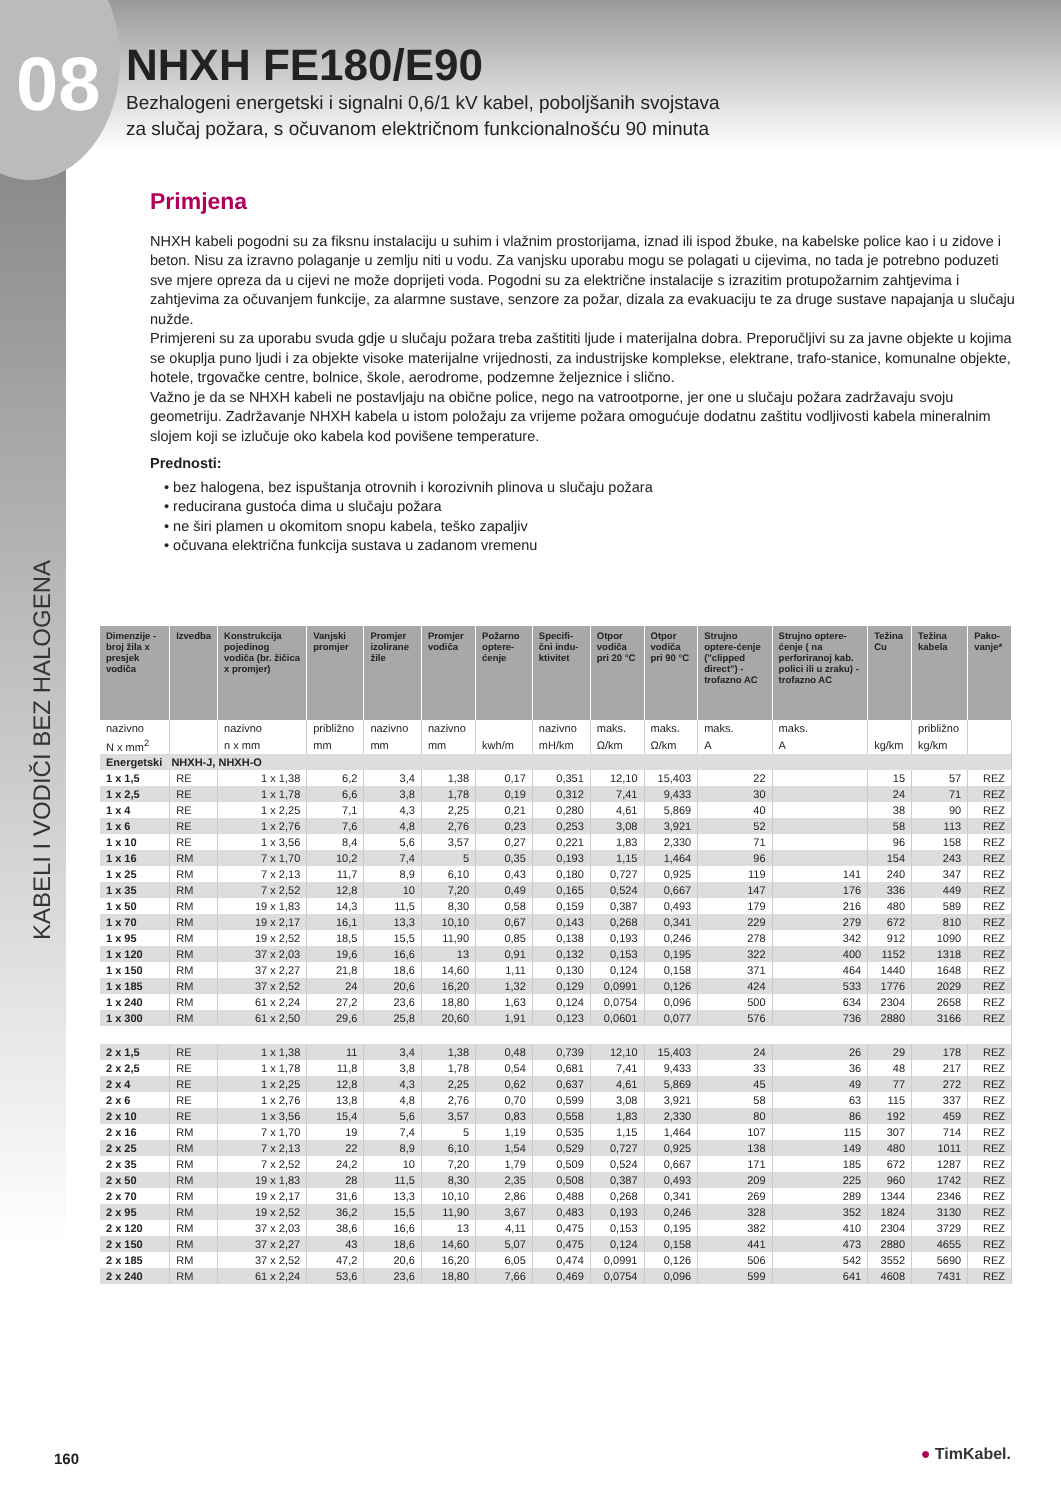08
NHXH FE180/E90
Bezhalogeni energetski i signalni 0,6/1 kV kabel, poboljšanih svojstava
za slučaj požara, s očuvanom električnom funkcionalnošću 90 minuta
KABELI I VODIČI BEZ HALOGENA
Primjena
NHXH kabeli pogodni su za fiksnu instalaciju u suhim i vlažnim prostorijama, iznad ili ispod žbuke, na kabelske police kao i u zidove i beton. Nisu za izravno polaganje u zemlju niti u vodu. Za vanjsku uporabu mogu se polagati u cijevima, no tada je potrebno poduzeti sve mjere opreza da u cijevi ne može doprijeti voda. Pogodni su za električne instalacije s izrazitim protupožarnim zahtjevima i zahtjevima za očuvanjem funkcije, za alarmne sustave, senzore za požar, dizala za evakuaciju te za druge sustave napajanja u slučaju nužde.
Primjereni su za uporabu svuda gdje u slučaju požara treba zaštititi ljude i materijalna dobra. Preporučljivi su za javne objekte u kojima se okuplja puno ljudi i za objekte visoke materijalne vrijednosti, za industrijske komplekse, elektrane, trafo-stanice, komunalne objekte, hotele, trgovačke centre, bolnice, škole, aerodrome, podzemne željeznice i slično.
Važno je da se NHXH kabeli ne postavljaju na obične police, nego na vatrootporne, jer one u slučaju požara zadržavaju svoju geometriju. Zadržavanje NHXH kabela u istom položaju za vrijeme požara omogućuje dodatnu zaštitu vodljivosti kabela mineralnim slojem koji se izlučuje oko kabela kod povišene temperature.
Prednosti:
• bez halogena, bez ispuštanja otrovnih i korozivnih plinova u slučaju požara
• reducirana gustoća dima u slučaju požara
• ne širi plamen u okomitom snopu kabela, teško zapaljiv
• očuvana električna funkcija sustava u zadanom vremenu
| Dimenzije - broj žila x presjek vodiča | Izvedba | Konstrukcija pojedinog vodiča (br. žičica x promjer) | Vanjski promjer | Promjer izolirane žile | Promjer vodiča | Požarno optere-ćenje | Specifi-čni indu-ktivitet | Otpor vodiča pri 20 °C | Otpor vodiča pri 90 °C | Strujno optere-ćenje ("clipped direct") - trofazno AC | Strujno optere-ćenje ( na perforiranoj kab. polici ili u zraku) - trofazno AC | Težina Cu | Težina kabela | Pako-vanje* |
| --- | --- | --- | --- | --- | --- | --- | --- | --- | --- | --- | --- | --- | --- | --- |
| nazivno | | nazivno | približno | nazivno | nazivno | | nazivno | maks. | maks. | maks. | maks. | | približno | |
| N x mm<sup>2</sup> | | n x mm | mm | mm | mm | kwh/m | mH/km | Ω/km | Ω/km | A | A | kg/km | kg/km | |
| Energetski NHXH-J, NHXH-O | | | | | | | | | | | | | | |
| 1 x 1,5 | RE | 1 x 1,38 | 6,2 | 3,4 | 1,38 | 0,17 | 0,351 | 12,10 | 15,403 | 22 | | 15 | 57 | REZ |
| 1 x 2,5 | RE | 1 x 1,78 | 6,6 | 3,8 | 1,78 | 0,19 | 0,312 | 7,41 | 9,433 | 30 | | 24 | 71 | REZ |
| 1 x 4 | RE | 1 x 2,25 | 7,1 | 4,3 | 2,25 | 0,21 | 0,280 | 4,61 | 5,869 | 40 | | 38 | 90 | REZ |
| 1 x 6 | RE | 1 x 2,76 | 7,6 | 4,8 | 2,76 | 0,23 | 0,253 | 3,08 | 3,921 | 52 | | 58 | 113 | REZ |
| 1 x 10 | RE | 1 x 3,56 | 8,4 | 5,6 | 3,57 | 0,27 | 0,221 | 1,83 | 2,330 | 71 | | 96 | 158 | REZ |
| 1 x 16 | RM | 7 x 1,70 | 10,2 | 7,4 | 5 | 0,35 | 0,193 | 1,15 | 1,464 | 96 | | 154 | 243 | REZ |
| 1 x 25 | RM | 7 x 2,13 | 11,7 | 8,9 | 6,10 | 0,43 | 0,180 | 0,727 | 0,925 | 119 | 141 | 240 | 347 | REZ |
| 1 x 35 | RM | 7 x 2,52 | 12,8 | 10 | 7,20 | 0,49 | 0,165 | 0,524 | 0,667 | 147 | 176 | 336 | 449 | REZ |
| 1 x 50 | RM | 19 x 1,83 | 14,3 | 11,5 | 8,30 | 0,58 | 0,159 | 0,387 | 0,493 | 179 | 216 | 480 | 589 | REZ |
| 1 x 70 | RM | 19 x 2,17 | 16,1 | 13,3 | 10,10 | 0,67 | 0,143 | 0,268 | 0,341 | 229 | 279 | 672 | 810 | REZ |
| 1 x 95 | RM | 19 x 2,52 | 18,5 | 15,5 | 11,90 | 0,85 | 0,138 | 0,193 | 0,246 | 278 | 342 | 912 | 1090 | REZ |
| 1 x 120 | RM | 37 x 2,03 | 19,6 | 16,6 | 13 | 0,91 | 0,132 | 0,153 | 0,195 | 322 | 400 | 1152 | 1318 | REZ |
| 1 x 150 | RM | 37 x 2,27 | 21,8 | 18,6 | 14,60 | 1,11 | 0,130 | 0,124 | 0,158 | 371 | 464 | 1440 | 1648 | REZ |
| 1 x 185 | RM | 37 x 2,52 | 24 | 20,6 | 16,20 | 1,32 | 0,129 | 0,0991 | 0,126 | 424 | 533 | 1776 | 2029 | REZ |
| 1 x 240 | RM | 61 x 2,24 | 27,2 | 23,6 | 18,80 | 1,63 | 0,124 | 0,0754 | 0,096 | 500 | 634 | 2304 | 2658 | REZ |
| 1 x 300 | RM | 61 x 2,50 | 29,6 | 25,8 | 20,60 | 1,91 | 0,123 | 0,0601 | 0,077 | 576 | 736 | 2880 | 3166 | REZ |
| 2 x 1,5 | RE | 1 x 1,38 | 11 | 3,4 | 1,38 | 0,48 | 0,739 | 12,10 | 15,403 | 24 | 26 | 29 | 178 | REZ |
| 2 x 2,5 | RE | 1 x 1,78 | 11,8 | 3,8 | 1,78 | 0,54 | 0,681 | 7,41 | 9,433 | 33 | 36 | 48 | 217 | REZ |
| 2 x 4 | RE | 1 x 2,25 | 12,8 | 4,3 | 2,25 | 0,62 | 0,637 | 4,61 | 5,869 | 45 | 49 | 77 | 272 | REZ |
| 2 x 6 | RE | 1 x 2,76 | 13,8 | 4,8 | 2,76 | 0,70 | 0,599 | 3,08 | 3,921 | 58 | 63 | 115 | 337 | REZ |
| 2 x 10 | RE | 1 x 3,56 | 15,4 | 5,6 | 3,57 | 0,83 | 0,558 | 1,83 | 2,330 | 80 | 86 | 192 | 459 | REZ |
| 2 x 16 | RM | 7 x 1,70 | 19 | 7,4 | 5 | 1,19 | 0,535 | 1,15 | 1,464 | 107 | 115 | 307 | 714 | REZ |
| 2 x 25 | RM | 7 x 2,13 | 22 | 8,9 | 6,10 | 1,54 | 0,529 | 0,727 | 0,925 | 138 | 149 | 480 | 1011 | REZ |
| 2 x 35 | RM | 7 x 2,52 | 24,2 | 10 | 7,20 | 1,79 | 0,509 | 0,524 | 0,667 | 171 | 185 | 672 | 1287 | REZ |
| 2 x 50 | RM | 19 x 1,83 | 28 | 11,5 | 8,30 | 2,35 | 0,508 | 0,387 | 0,493 | 209 | 225 | 960 | 1742 | REZ |
| 2 x 70 | RM | 19 x 2,17 | 31,6 | 13,3 | 10,10 | 2,86 | 0,488 | 0,268 | 0,341 | 269 | 289 | 1344 | 2346 | REZ |
| 2 x 95 | RM | 19 x 2,52 | 36,2 | 15,5 | 11,90 | 3,67 | 0,483 | 0,193 | 0,246 | 328 | 352 | 1824 | 3130 | REZ |
| 2 x 120 | RM | 37 x 2,03 | 38,6 | 16,6 | 13 | 4,11 | 0,475 | 0,153 | 0,195 | 382 | 410 | 2304 | 3729 | REZ |
| 2 x 150 | RM | 37 x 2,27 | 43 | 18,6 | 14,60 | 5,07 | 0,475 | 0,124 | 0,158 | 441 | 473 | 2880 | 4655 | REZ |
| 2 x 185 | RM | 37 x 2,52 | 47,2 | 20,6 | 16,20 | 6,05 | 0,474 | 0,0991 | 0,126 | 506 | 542 | 3552 | 5690 | REZ |
| 2 x 240 | RM | 61 x 2,24 | 53,6 | 23,6 | 18,80 | 7,66 | 0,469 | 0,0754 | 0,096 | 599 | 641 | 4608 | 7431 | REZ |
160 ● TimKabel.